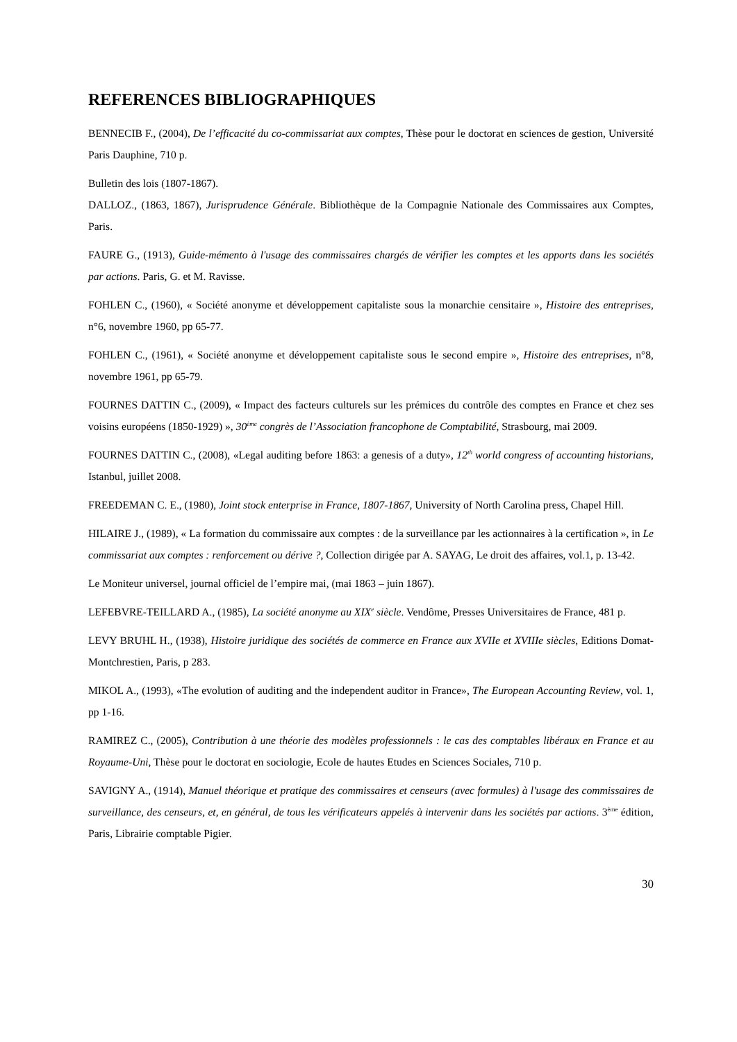REFERENCES BIBLIOGRAPHIQUES
BENNECIB F., (2004), De l’efficacité du co-commissariat aux comptes, Thèse pour le doctorat en sciences de gestion, Université Paris Dauphine, 710 p.
Bulletin des lois (1807-1867).
DALLOZ., (1863, 1867), Jurisprudence Générale. Bibliothèque de la Compagnie Nationale des Commissaires aux Comptes, Paris.
FAURE G., (1913), Guide-mémento à l'usage des commissaires chargés de vérifier les comptes et les apports dans les sociétés par actions. Paris, G. et M. Ravisse.
FOHLEN C., (1960), « Société anonyme et développement capitaliste sous la monarchie censitaire », Histoire des entreprises, n°6, novembre 1960, pp 65-77.
FOHLEN C., (1961), « Société anonyme et développement capitaliste sous le second empire », Histoire des entreprises, n°8, novembre 1961, pp 65-79.
FOURNES DATTIN C., (2009), « Impact des facteurs culturels sur les prémices du contrôle des comptes en France et chez ses voisins européens (1850-1929) », 30<sup>ème</sup> congrès de l’Association francophone de Comptabilité, Strasbourg, mai 2009.
FOURNES DATTIN C., (2008), «Legal auditing before 1863: a genesis of a duty», 12<sup>th</sup> world congress of accounting historians, Istanbul, juillet 2008.
FREEDEMAN C. E., (1980), Joint stock enterprise in France, 1807-1867, University of North Carolina press, Chapel Hill.
HILAIRE J., (1989), « La formation du commissaire aux comptes : de la surveillance par les actionnaires à la certification », in Le commissariat aux comptes : renforcement ou dérive ?, Collection dirigée par A. SAYAG, Le droit des affaires, vol.1, p. 13-42.
Le Moniteur universel, journal officiel de l’empire mai, (mai 1863 – juin 1867).
LEFEBVRE-TEILLARD A., (1985), La société anonyme au XIX<sup>e</sup> siècle. Vendôme, Presses Universitaires de France, 481 p.
LEVY BRUHL H., (1938), Histoire juridique des sociétés de commerce en France aux XVIIe et XVIIIe siècles, Editions Domat-Montchrestien, Paris, p 283.
MIKOL A., (1993), «The evolution of auditing and the independent auditor in France», The European Accounting Review, vol. 1, pp 1-16.
RAMIREZ C., (2005), Contribution à une théorie des modèles professionnels : le cas des comptables libéraux en France et au Royaume-Uni, Thèse pour le doctorat en sociologie, Ecole de hautes Etudes en Sciences Sociales, 710 p.
SAVIGNY A., (1914), Manuel théorique et pratique des commissaires et censeurs (avec formules) à l'usage des commissaires de surveillance, des censeurs, et, en général, de tous les vérificateurs appelés à intervenir dans les sociétés par actions. 3<sup>ème</sup> édition, Paris, Librairie comptable Pigier.
30